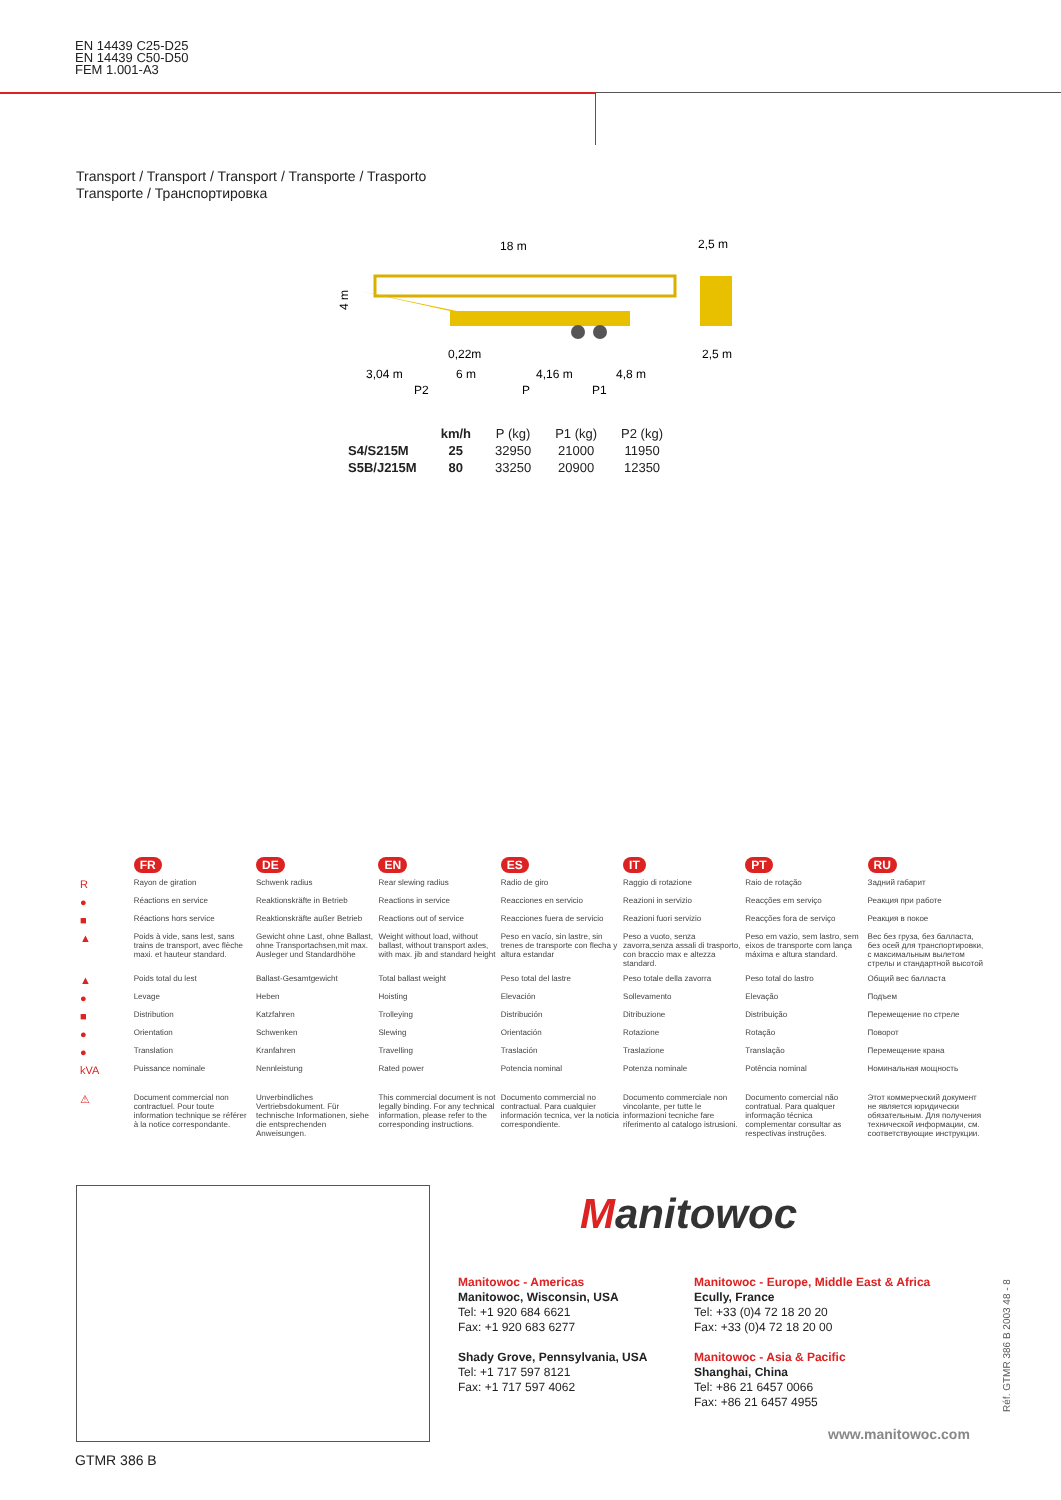EN 14439 C25-D25
EN 14439 C50-D50
FEM 1.001-A3
Transport / Transport / Transport / Transporte / Trasporto
Transporte / Транспортировка
18 m
2,5 m
4 m
0,22m
2,5 m
3,04 m
6 m
4,16 m
4,8 m
P2
P
P1
| | km/h | P (kg) | P1 (kg) | P2 (kg) |
| --- | --- | --- | --- | --- |
| S4/S215M | 25 | 32950 | 21000 | 11950 |
| S5B/J215M | 80 | 33250 | 20900 | 12350 |
| | FR | DE | EN | ES | IT | PT | RU |
| R | Rayon de giration | Schwenk radius | Rear slewing radius | Radio de giro | Raggio di rotazione | Raio de rotação | Задний габарит |
| ● | Réactions en service | Reaktionskräfte in Betrieb | Reactions in service | Reacciones en servicio | Reazioni in servizio | Reacções em serviço | Реакция при работе |
| ■ | Réactions hors service | Reaktionskräfte außer Betrieb | Reactions out of service | Reacciones fuera de servicio | Reazioni fuori servizio | Reacções fora de serviço | Реакция в покое |
| ▲ | Poids à vide, sans lest, sans trains de transport, avec flèche maxi. et hauteur standard. | Gewicht ohne Last, ohne Ballast, ohne Transportachsen,mit max. Ausleger und Standardhöhe | Weight without load, without ballast, without transport axles, with max. jib and standard height | Peso en vacío, sin lastre, sin trenes de transporte con flecha y altura estandar | Peso a vuoto, senza zavorra,senza assali di trasporto, con braccio max e altezza standard. | Peso em vazio, sem lastro, sem eixos de transporte com lança máxima e altura standard. | Вес без груза, без балласта, без осей для транспортировки, с максимальным вылетом стрелы и стандартной высотой |
| ▲ | Poids total du lest | Ballast-Gesamtgewicht | Total ballast weight | Peso total del lastre | Peso totale della zavorra | Peso total do lastro | Общий вес балласта |
| ● | Levage | Heben | Hoisting | Elevación | Sollevamento | Elevação | Подъем |
| ■ | Distribution | Katzfahren | Trolleying | Distribución | Ditribuzione | Distribuição | Перемещение по стреле |
| ● | Orientation | Schwenken | Slewing | Orientación | Rotazione | Rotação | Поворот |
| ● | Translation | Kranfahren | Travelling | Traslación | Traslazione | Translação | Перемещение крана |
| kVA | Puissance nominale | Nennleistung | Rated power | Potencia nominal | Potenza nominale | Potência nominal | Номинальная мощность |
| ⚠ | Document commercial non contractuel. Pour toute information technique se référer à la notice correspondante. | Unverbindliches Vertriebsdokument. Für technische Informationen, siehe die entsprechenden Anweisungen. | This commercial document is not legally binding. For any technical information, please refer to the corresponding instructions. | Documento commercial no contractual. Para cualquier información tecnica, ver la noticia correspondiente. | Documento commerciale non vincolante, per tutte le informazioni tecniche fare riferimento al catalogo istrusioni. | Documento comercial não contratual. Para qualquer informação técnica complementar consultar as respectivas instruções. | Этот коммерческий документ не является юридически обязательным. Для получения технической информации, см. соответствующие инструкции. |
Manitowoc
Manitowoc - Americas
Manitowoc, Wisconsin, USA
Tel: +1 920 684 6621
Fax: +1 920 683 6277
Shady Grove, Pennsylvania, USA
Tel: +1 717 597 8121
Fax: +1 717 597 4062
Manitowoc - Europe, Middle East & Africa
Ecully, France
Tel: +33 (0)4 72 18 20 20
Fax: +33 (0)4 72 18 20 00
Manitowoc - Asia & Pacific
Shanghai, China
Tel: +86 21 6457 0066
Fax: +86 21 6457 4955
Réf. GTMR 386 B 2003 48 - 8
www.manitowoc.com
GTMR 386 B